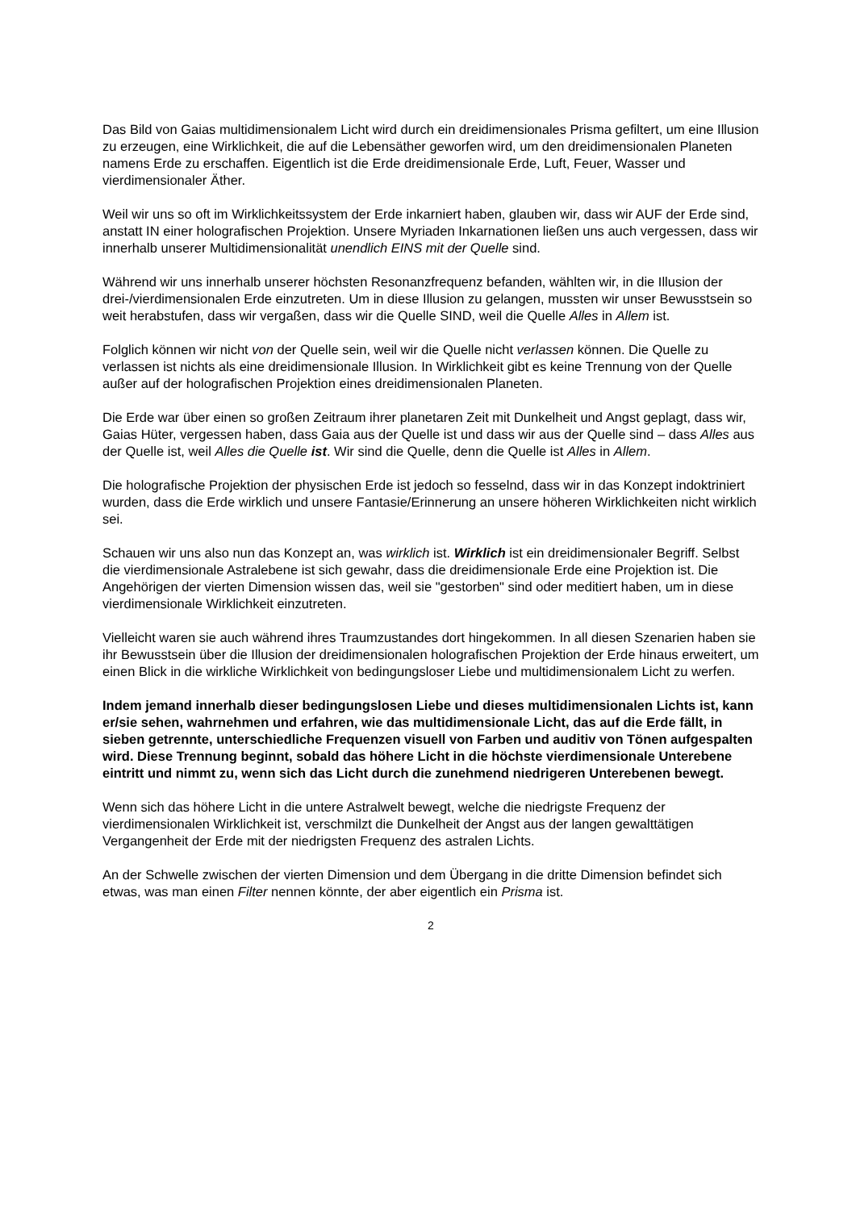Das Bild von Gaias multidimensionalem Licht wird durch ein dreidimensionales Prisma gefiltert, um eine Illusion zu erzeugen, eine Wirklichkeit, die auf die Lebensäther geworfen wird, um den dreidimensionalen Planeten namens Erde zu erschaffen. Eigentlich ist die Erde dreidimensionale Erde, Luft, Feuer, Wasser und vierdimensionaler Äther.
Weil wir uns so oft im Wirklichkeitssystem der Erde inkarniert haben, glauben wir, dass wir AUF der Erde sind, anstatt IN einer holografischen Projektion. Unsere Myriaden Inkarnationen ließen uns auch vergessen, dass wir innerhalb unserer Multidimensionalität unendlich EINS mit der Quelle sind.
Während wir uns innerhalb unserer höchsten Resonanzfrequenz befanden, wählten wir, in die Illusion der drei-/vierdimensionalen Erde einzutreten. Um in diese Illusion zu gelangen, mussten wir unser Bewusstsein so weit herabstufen, dass wir vergaßen, dass wir die Quelle SIND, weil die Quelle Alles in Allem ist.
Folglich können wir nicht von der Quelle sein, weil wir die Quelle nicht verlassen können. Die Quelle zu verlassen ist nichts als eine dreidimensionale Illusion. In Wirklichkeit gibt es keine Trennung von der Quelle außer auf der holografischen Projektion eines dreidimensionalen Planeten.
Die Erde war über einen so großen Zeitraum ihrer planetaren Zeit mit Dunkelheit und Angst geplagt, dass wir, Gaias Hüter, vergessen haben, dass Gaia aus der Quelle ist und dass wir aus der Quelle sind – dass Alles aus der Quelle ist, weil Alles die Quelle ist. Wir sind die Quelle, denn die Quelle ist Alles in Allem.
Die holografische Projektion der physischen Erde ist jedoch so fesselnd, dass wir in das Konzept indoktriniert wurden, dass die Erde wirklich und unsere Fantasie/Erinnerung an unsere höheren Wirklichkeiten nicht wirklich sei.
Schauen wir uns also nun das Konzept an, was wirklich ist. Wirklich ist ein dreidimensionaler Begriff. Selbst die vierdimensionale Astralebene ist sich gewahr, dass die dreidimensionale Erde eine Projektion ist. Die Angehörigen der vierten Dimension wissen das, weil sie "gestorben" sind oder meditiert haben, um in diese vierdimensionale Wirklichkeit einzutreten.
Vielleicht waren sie auch während ihres Traumzustandes dort hingekommen. In all diesen Szenarien haben sie ihr Bewusstsein über die Illusion der dreidimensionalen holografischen Projektion der Erde hinaus erweitert, um einen Blick in die wirkliche Wirklichkeit von bedingungsloser Liebe und multidimensionalem Licht zu werfen.
Indem jemand innerhalb dieser bedingungslosen Liebe und dieses multidimensionalen Lichts ist, kann er/sie sehen, wahrnehmen und erfahren, wie das multidimensionale Licht, das auf die Erde fällt, in sieben getrennte, unterschiedliche Frequenzen visuell von Farben und auditiv von Tönen aufgespalten wird. Diese Trennung beginnt, sobald das höhere Licht in die höchste vierdimensionale Unterebene eintritt und nimmt zu, wenn sich das Licht durch die zunehmend niedrigeren Unterebenen bewegt.
Wenn sich das höhere Licht in die untere Astralwelt bewegt, welche die niedrigste Frequenz der vierdimensionalen Wirklichkeit ist, verschmilzt die Dunkelheit der Angst aus der langen gewalttätigen Vergangenheit der Erde mit der niedrigsten Frequenz des astralen Lichts.
An der Schwelle zwischen der vierten Dimension und dem Übergang in die dritte Dimension befindet sich etwas, was man einen Filter nennen könnte, der aber eigentlich ein Prisma ist.
2